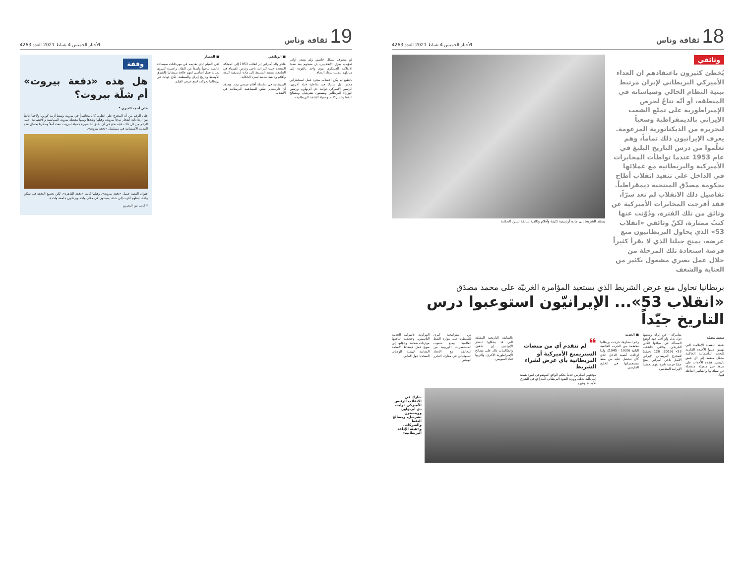18 ثقافة وناس
الأخبار الخميس 4 شباط 2021 العدد 4263
وثائقي
يُخطئ كثيرون باعتقادهم ان العداء الأميركي البريطاني لإيران مرتبط ببنية النظام الحالي وسياساته في المنطقة، أو أنّه نتاجٌ لحرص الإمبراطورية على تمتّع الشعب الإيراني بالديمقراطية وسعياً لتحريره من الديكتاتورية المزعومة. يعرف الإيرانيون ذلك تماماً، وهم تعلّموا من درس التاريخ البليغ في عام 1953 عندما تواطأت المخابرات الأميركية والبريطانية مع عملائها في الداخل على تنفيذ انقلاب أطاح بحكومة مصدّق المنتخبة ديمقراطياً. تفاصيل ذلك الانقلاب لم تعد سرّاً، فقد أفرجت المخابرات الأميركية عن وثائق من تلك الفترة، ودُوّنت عنها كتبٌ ممتازة، لكنّ وثائقي «انقلاب 53» الذي يحاول البريطانيون منع عرضه، يمنح جيلنا الذي لا يقرأ كثيراً فرصة استعادة تلك المرحلة من خلال عمل بصري مشغول بكثير من العناية والشغف
يستند الشريط إلى مادة أرشيفية كثيفة وأفلام وثائقية سابقة لسرد الحكاية
بريطانيا تحاول منع عرض الشريط الذي يستعيد المؤامرة الغربيّة على محمد مصدّق
«انقلاب 53»... الإيرانيّون استوعبوا درس التاريخ جيّداً
سعيد محمّد
تفتقد التغطية الإعلامية التي تهيمن عليها الأجندة الفكرية للنخب الرأسمالية الحاكمة بشكل متعمد إلى أي عمق تاريخي، فتقدم الأحداث على صيغة جزر منعزلة، منفصلة عن سياقاتها والعناصر الفاعلة فيها.
متآمركة - عن إيران وشعبها دون بذل ولو أقل جهد لوضع المسألة في سياقها الكلي التاريخي. وثائقي «انقلاب 53» (2019، 120 دقيقة) للمخرج البريطاني الإيراني الأصل تاجي أميراني يمنح جيلنا فرصة نادرة لفهم لحظتنا الإيرانية المعاصرة.
■ الحدث
رغم انتصارها، خرجت بريطانيا محطمة من الحرب العالمية الثانية (1939 - 1945)، ولذا ازدادت أهمية الدخل الذي كان تتحصل عليه من نفط مستعمراتها في الخليج الفارسي.
❝ لم تتقدم أي من منصات الستريمنغ الأميركية أو البريطانية بأي عرض لشراء الشريط
موقعهم المكرس حديثاً بحكم الواقع الموضوعي كقوة هيمنة إمبريالية بديلة، وورثة النفوذ البريطاني المتراجع في الشرق الأوسط وغيره.
بالسابقة التاريخية المقلقة التي قد يشكلها انتصار الإيرانيين إن تحقق، وانعكاسات ذلك على مصالح الإمبراطورية الأخرى، وأقربها قناة السويس.
من استراتيجية كبرى للسيطرة على موارد النفط العالمية ومنع شعوب المستعمرات الأوروبية من التحالف مع الاتحاد السوفياتي في معارك التحرر الوطني.
المركزية الأميركية الحديثة التأسيس، وخضعت لدعمها موازنات ضخمة، وحوّلتها إلى منهج عمل لإسقاط الأنظمة المعادية لهيمنة الولايات المتحدة حول العالم.
شارك في الانقلاب الرئيس الأميركي دوايت دي أيزنهاور، ووينستون تشرشل، ومصالح النفط والشركات، و«هيئة الإذاعة البريطانية»
19 ثقافة وناس
الأخبار الخميس 4 شباط 2021 العدد 4263
لم يتصرف بشكل حاسم، ولم يصدر أوامر لمؤيديه بعزل الانقلابيين، بل نصحهم بعد تنفيذ الانقلاب العسكري بيوم واحد بالعودة إلى منازلهم لتجنب سفك الدماء.
بالطبع لم يكن الانقلاب مجرد عمل استخباراتي محض، بل شارك فيه بفاعلية قتلة أخرون: الرئيس الأميركي دوايت دي أيزنهاور، ورئيس الوزراء البريطاني وينستون تشرشل، ومصالح النفط والشركات، و«هيئة الإذاعة البريطانية».
■ الوثائقي
هاجر والد أميراني إثر انقلاب 1953 إلى المملكة المتحدة حيث كبر ابنه تاجي ودرس الفيزياء في الجامعة. يستند الشريط إلى مادة أرشيفية كثيفة وأفلام وثائقية سابقة لسرد الحكاية.
البريطانية في سلسلة أفلام جيمس بوند. ويعتقد أن داربيشاير نسّق المساهمة البريطانية في الانقلاب.
■ الحصار
لقي الفيلم لدى تقديمه في مهرجانات سينمائية عالمية ترحيباً واسعاً من النقاد، واعتبره كثيرون بمثابة عمل أساسي لفهم علاقة بريطانيا بالشرق الأوسط وتاريخ إيران والمنطقة. لكنّ جهات في بريطانيا تحركت لمنع عرض الفيلم.
وقفة
هل هذه «دفعة بيروت» أم شلّة بيروت؟
علي أحمد الديري *
على الرغم من أن المخرج علي العلي، كان محاصراً في بيروت وسط أزمة كورونا ولاحقاً عالقاً بين ارتدادات انفجار مرفأ بيروت، وقبلها وبعدها وبينها معضلة بيروت السياسية والاقتصادية، على الرغم من كل ذلك، فإنه نجح في أن يخلق لنا صورة جميلة لبيروت تبعث أملاً وتذكرنا بجمال هذه المدينة الاستثنائية في مسلسل «دفعة بيروت».
عنوان القصة جميل «دفعة بيروت»، وقبلها كانت «دفعة القاهرة»، لكن تجميع الدفعة في سكن واحد، جعلهم أقرب إلى شلة، يعيشون في مكان واحد ويرتادون جامعة واحدة.
* كاتب من البحرين